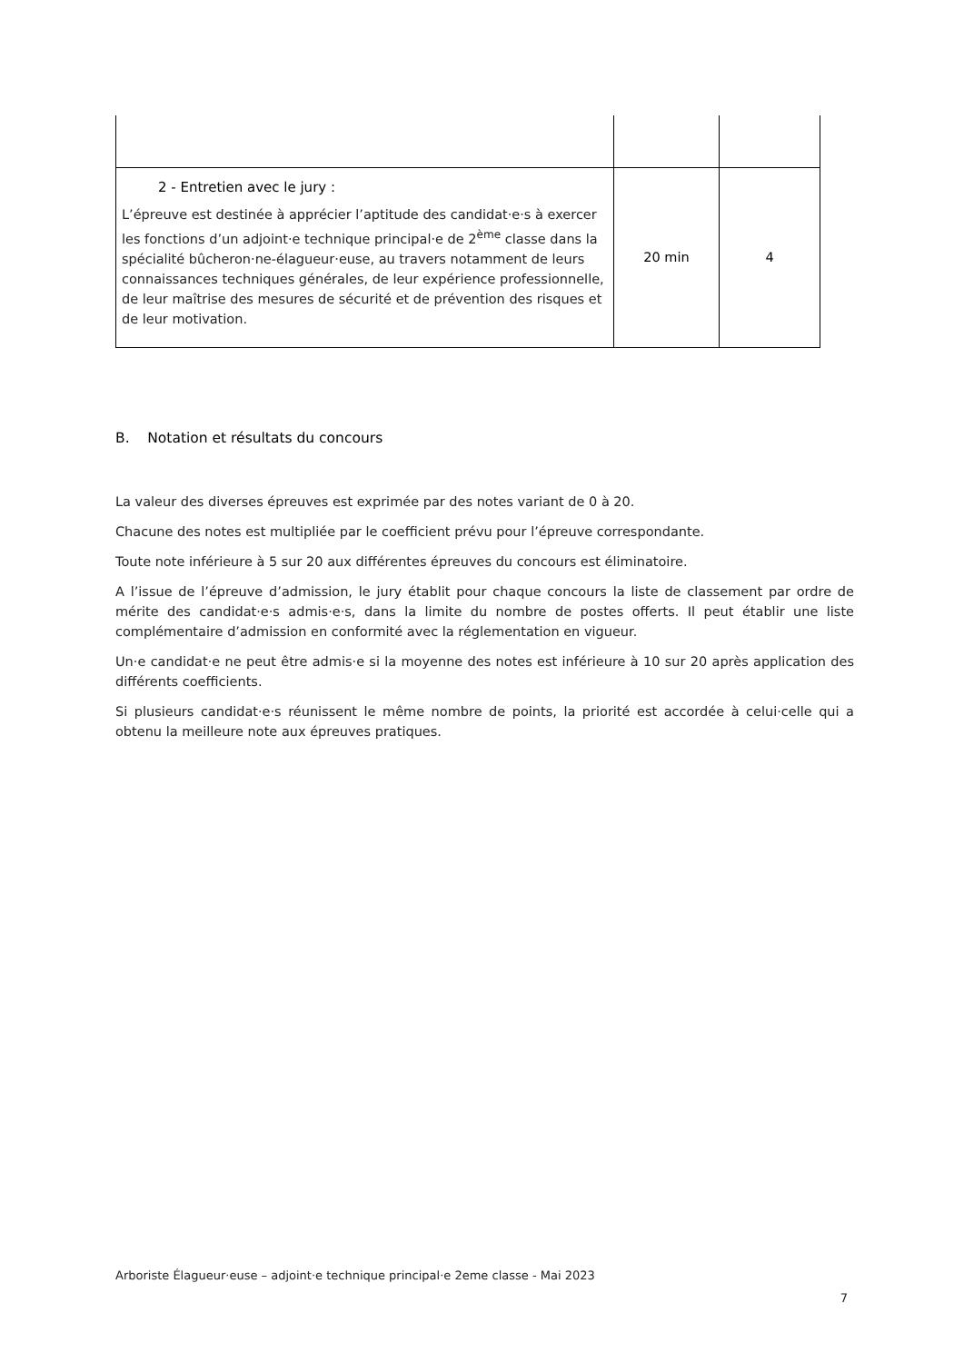| 2 - Entretien avec le jury : L’épreuve est destinée à apprécier l’aptitude des candidat·e·s à exercer les fonctions d’un adjoint·e technique principal·e de 2<sup>ème</sup> classe dans la spécialité bûcheron·ne-élagueur·euse, au travers notamment de leurs connaissances techniques générales, de leur expérience professionnelle, de leur maîtrise des mesures de sécurité et de prévention des risques et de leur motivation. | 20 min | 4 |
B. Notation et résultats du concours
La valeur des diverses épreuves est exprimée par des notes variant de 0 à 20.
Chacune des notes est multipliée par le coefficient prévu pour l’épreuve correspondante.
Toute note inférieure à 5 sur 20 aux différentes épreuves du concours est éliminatoire.
A l’issue de l’épreuve d’admission, le jury établit pour chaque concours la liste de classement par ordre de mérite des candidat·e·s admis·e·s, dans la limite du nombre de postes offerts. Il peut établir une liste complémentaire d’admission en conformité avec la réglementation en vigueur.
Un·e candidat·e ne peut être admis·e si la moyenne des notes est inférieure à 10 sur 20 après application des différents coefficients.
Si plusieurs candidat·e·s réunissent le même nombre de points, la priorité est accordée à celui·celle qui a obtenu la meilleure note aux épreuves pratiques.
Arboriste Élagueur·euse – adjoint·e technique principal·e 2eme classe - Mai 2023
7